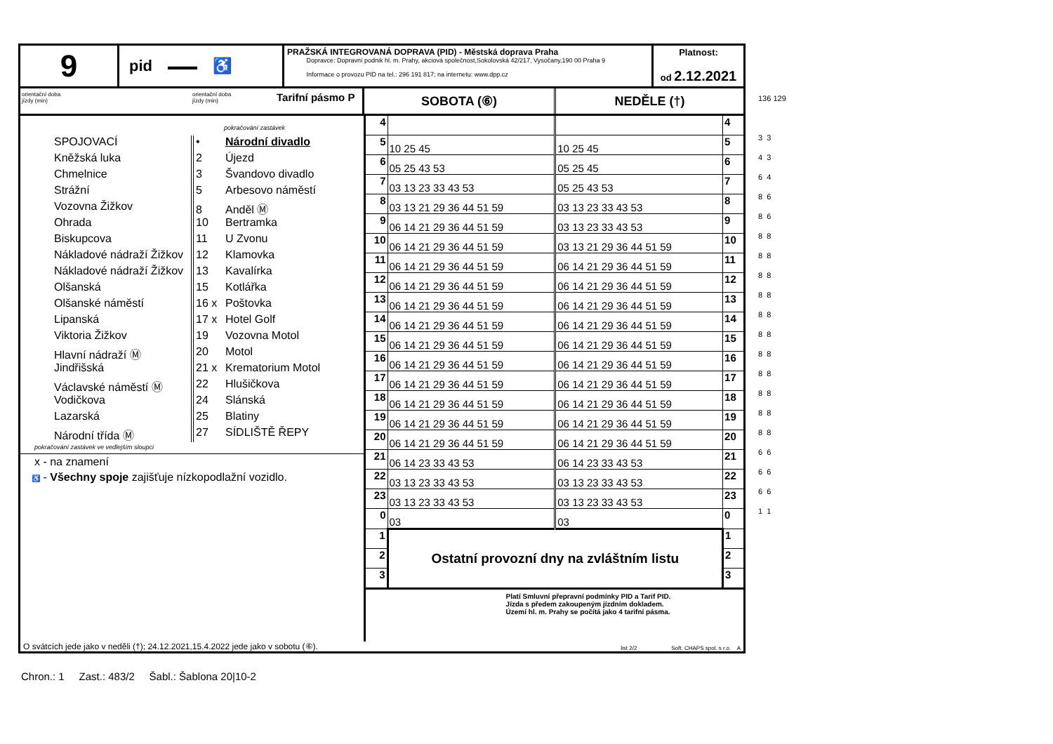9
pid ▬▬▬ ♿
PRAŽSKÁ INTEGROVANÁ DOPRAVA (PID) - Městská doprava Praha
Dopravce: Dopravní podnik hl. m. Prahy, akciová společnost,Sokolovská 42/217, Vysočany,190 00 Praha 9
Informace o provozu PID na tel.: 296 191 817; na internetu: www.dpp.cz
Platnost:
od 2.12.2021
orientační doba
jízdy (min)
orientační doba
jízdy (min)
Tarifní pásmo P
SOBOTA (⑥) NEDĚLE (†)
pokračování zastávek
SPOJOVACÍ
Kněžská luka
Chmelnice
Strážní
Vozovna Žižkov
Ohrada
Biskupcova
Nákladové nádraží Žižkov
Nákladové nádraží Žižkov
Olšanská
Olšanské náměstí
Lipanská
Viktoria Žižkov
Hlavní nádraží Ⓜ
Jindřišská
Václavské náměstí Ⓜ
Vodičkova
Lazarská
Národní třída Ⓜ
• Národní divadlo
2 Újezd
3 Švandovo divadlo
5 Arbesovo náměstí
8 Anděl Ⓜ
10 Bertramka
11 U Zvonu
12 Klamovka
13 Kavalírka
15 Kotlářka
16 x Poštovka
17 x Hotel Golf
19 Vozovna Motol
20 Motol
21 x Krematorium Motol
22 Hlušičkova
24 Slánská
25 Blatiny
27 SÍDLIŠTĚ ŘEPY
pokračování zastávek ve vedlejším sloupci
x - na znamení
♿ - Všechny spoje zajišťuje nízkopodlažní vozidlo.
| 4 | | | 4 |
| 5 | 10 25 45 | 10 25 45 | 5 |
| 6 | 05 25 43 53 | 05 25 45 | 6 |
| 7 | 03 13 23 33 43 53 | 05 25 43 53 | 7 |
| 8 | 03 13 21 29 36 44 51 59 | 03 13 23 33 43 53 | 8 |
| 9 | 06 14 21 29 36 44 51 59 | 03 13 23 33 43 53 | 9 |
| 10 | 06 14 21 29 36 44 51 59 | 03 13 21 29 36 44 51 59 | 10 |
| 11 | 06 14 21 29 36 44 51 59 | 06 14 21 29 36 44 51 59 | 11 |
| 12 | 06 14 21 29 36 44 51 59 | 06 14 21 29 36 44 51 59 | 12 |
| 13 | 06 14 21 29 36 44 51 59 | 06 14 21 29 36 44 51 59 | 13 |
| 14 | 06 14 21 29 36 44 51 59 | 06 14 21 29 36 44 51 59 | 14 |
| 15 | 06 14 21 29 36 44 51 59 | 06 14 21 29 36 44 51 59 | 15 |
| 16 | 06 14 21 29 36 44 51 59 | 06 14 21 29 36 44 51 59 | 16 |
| 17 | 06 14 21 29 36 44 51 59 | 06 14 21 29 36 44 51 59 | 17 |
| 18 | 06 14 21 29 36 44 51 59 | 06 14 21 29 36 44 51 59 | 18 |
| 19 | 06 14 21 29 36 44 51 59 | 06 14 21 29 36 44 51 59 | 19 |
| 20 | 06 14 21 29 36 44 51 59 | 06 14 21 29 36 44 51 59 | 20 |
| 21 | 06 14 23 33 43 53 | 06 14 23 33 43 53 | 21 |
| 22 | 03 13 23 33 43 53 | 03 13 23 33 43 53 | 22 |
| 23 | 03 13 23 33 43 53 | 03 13 23 33 43 53 | 23 |
| 0 | 03 | 03 | 0 |
| 1 | Ostatní provozní dny na zvláštním listu | | 1 |
| 2 | | | 2 |
| 3 | | | 3 |
| Platí Smluvní přepravní podmínky PID a Tarif PID. Jízda s předem zakoupeným jízdním dokladem. Území hl. m. Prahy se počítá jako 4 tarifní pásma. | | | |
O svátcích jede jako v neděli (†); 24.12.2021,15.4.2022 jede jako v sobotu (⑥). list 2/2 Soft. CHAPS spol. s r.o. A
136 129
3 3
4 3
6 4
8 6
8 6
8 8
8 8
8 8
8 8
8 8
8 8
8 8
8 8
8 8
8 8
8 8
6 6
6 6
6 6
1 1
Chron.: 1 Zast.: 483/2 Šabl.: Šablona 20|10-2